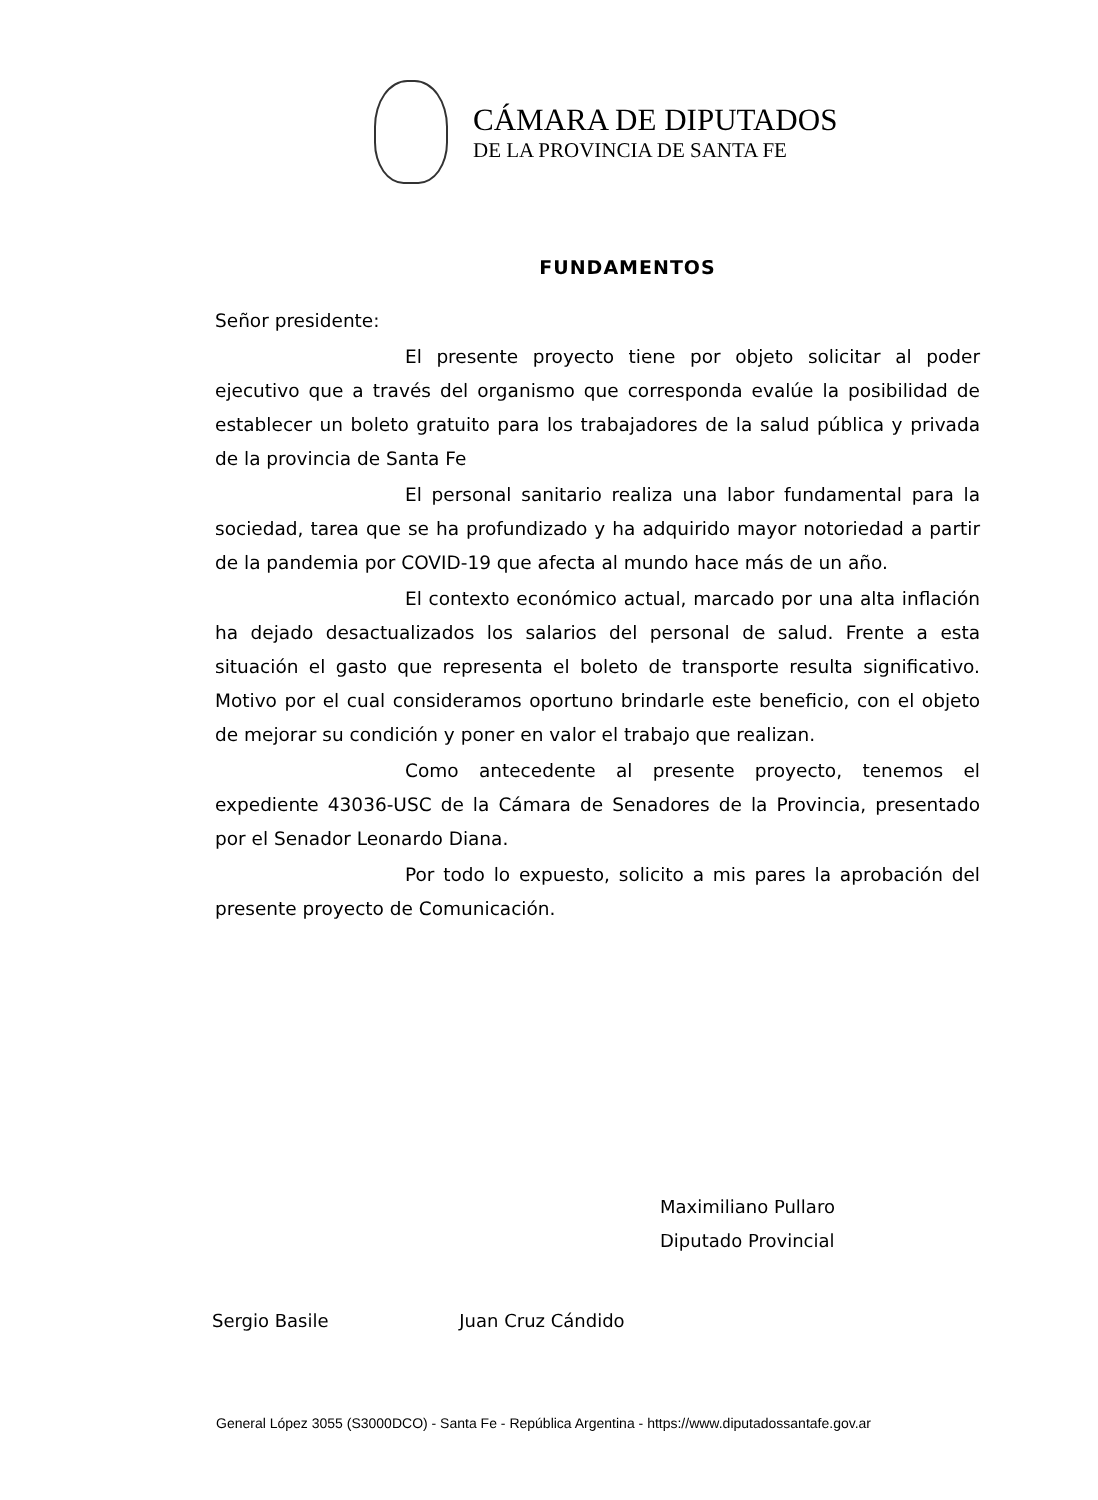CÁMARA DE DIPUTADOS
DE LA PROVINCIA DE SANTA FE
FUNDAMENTOS
Señor presidente:
El presente proyecto tiene por objeto solicitar al poder ejecutivo que a través del organismo que corresponda evalúe la posibilidad de establecer un boleto gratuito para los trabajadores de la salud pública y privada de la provincia de Santa Fe
El personal sanitario realiza una labor fundamental para la sociedad, tarea que se ha profundizado y ha adquirido mayor notoriedad a partir de la pandemia por COVID-19 que afecta al mundo hace más de un año.
El contexto económico actual, marcado por una alta inflación ha dejado desactualizados los salarios del personal de salud. Frente a esta situación el gasto que representa el boleto de transporte resulta significativo. Motivo por el cual consideramos oportuno brindarle este beneficio, con el objeto de mejorar su condición y poner en valor el trabajo que realizan.
Como antecedente al presente proyecto, tenemos el expediente 43036-USC de la Cámara de Senadores de la Provincia, presentado por el Senador Leonardo Diana.
Por todo lo expuesto, solicito a mis pares la aprobación del presente proyecto de Comunicación.
Maximiliano Pullaro
Diputado Provincial
Sergio Basile Juan Cruz Cándido
General López 3055 (S3000DCO) - Santa Fe - República Argentina - https://www.diputadossantafe.gov.ar